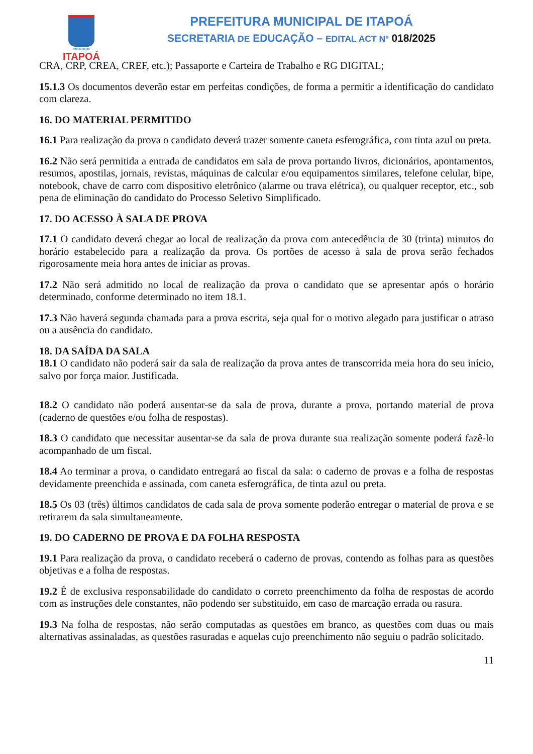Município de
ITAPOÁ
PREFEITURA MUNICIPAL DE ITAPOÁ
SECRETARIA DE EDUCAÇÃO – EDITAL ACT Nº 018/2025
CRA, CRP, CREA, CREF, etc.); Passaporte e Carteira de Trabalho e RG DIGITAL;
15.1.3 Os documentos deverão estar em perfeitas condições, de forma a permitir a identificação do candidato com clareza.
16. DO MATERIAL PERMITIDO
16.1 Para realização da prova o candidato deverá trazer somente caneta esferográfica, com tinta azul ou preta.
16.2 Não será permitida a entrada de candidatos em sala de prova portando livros, dicionários, apontamentos, resumos, apostilas, jornais, revistas, máquinas de calcular e/ou equipamentos similares, telefone celular, bipe, notebook, chave de carro com dispositivo eletrônico (alarme ou trava elétrica), ou qualquer receptor, etc., sob pena de eliminação do candidato do Processo Seletivo Simplificado.
17. DO ACESSO À SALA DE PROVA
17.1 O candidato deverá chegar ao local de realização da prova com antecedência de 30 (trinta) minutos do horário estabelecido para a realização da prova. Os portões de acesso à sala de prova serão fechados rigorosamente meia hora antes de iniciar as provas.
17.2 Não será admitido no local de realização da prova o candidato que se apresentar após o horário determinado, conforme determinado no item 18.1.
17.3 Não haverá segunda chamada para a prova escrita, seja qual for o motivo alegado para justificar o atraso ou a ausência do candidato.
18. DA SAÍDA DA SALA
18.1 O candidato não poderá sair da sala de realização da prova antes de transcorrida meia hora do seu início, salvo por força maior. Justificada.
18.2 O candidato não poderá ausentar-se da sala de prova, durante a prova, portando material de prova (caderno de questões e/ou folha de respostas).
18.3 O candidato que necessitar ausentar-se da sala de prova durante sua realização somente poderá fazê-lo acompanhado de um fiscal.
18.4 Ao terminar a prova, o candidato entregará ao fiscal da sala: o caderno de provas e a folha de respostas devidamente preenchida e assinada, com caneta esferográfica, de tinta azul ou preta.
18.5 Os 03 (três) últimos candidatos de cada sala de prova somente poderão entregar o material de prova e se retirarem da sala simultaneamente.
19. DO CADERNO DE PROVA E DA FOLHA RESPOSTA
19.1 Para realização da prova, o candidato receberá o caderno de provas, contendo as folhas para as questões objetivas e a folha de respostas.
19.2 É de exclusiva responsabilidade do candidato o correto preenchimento da folha de respostas de acordo com as instruções dele constantes, não podendo ser substituído, em caso de marcação errada ou rasura.
19.3 Na folha de respostas, não serão computadas as questões em branco, as questões com duas ou mais alternativas assinaladas, as questões rasuradas e aquelas cujo preenchimento não seguiu o padrão solicitado.
11